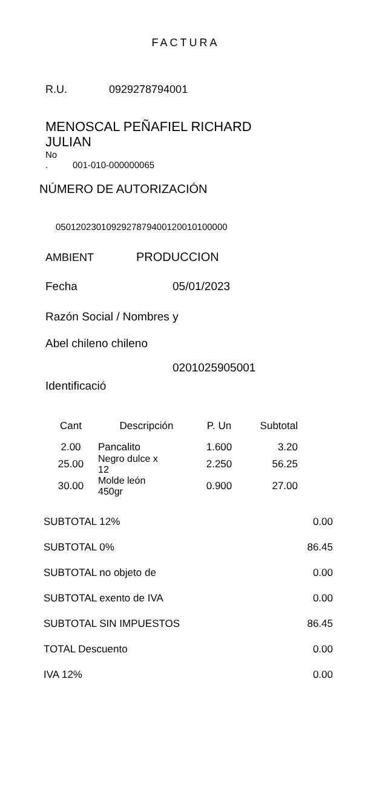FACTURA
R.U. 0929278794001
MENOSCAL PEÑAFIEL RICHARD
JULIAN
No
. 001-010-000000065
NÚMERO DE AUTORIZACIÓN
0501202301092927879400120010100000
AMBIENT PRODUCCION
Fecha 05/01/2023
Razón Social / Nombres y
Abel chileno chileno
0201025905001
Identificació
| Cant | Descripción | P. Un | Subtotal |
| --- | --- | --- | --- |
| 2.00 | Pancalito | 1.600 | 3.20 |
| 25.00 | Negro dulce x 12 | 2.250 | 56.25 |
| 30.00 | Molde león 450gr | 0.900 | 27.00 |
| SUBTOTAL 12% | 0.00 |
| SUBTOTAL 0% | 86.45 |
| SUBTOTAL no objeto de | 0.00 |
| SUBTOTAL exento de IVA | 0.00 |
| SUBTOTAL SIN IMPUESTOS | 86.45 |
| TOTAL Descuento | 0.00 |
| IVA 12% | 0.00 |